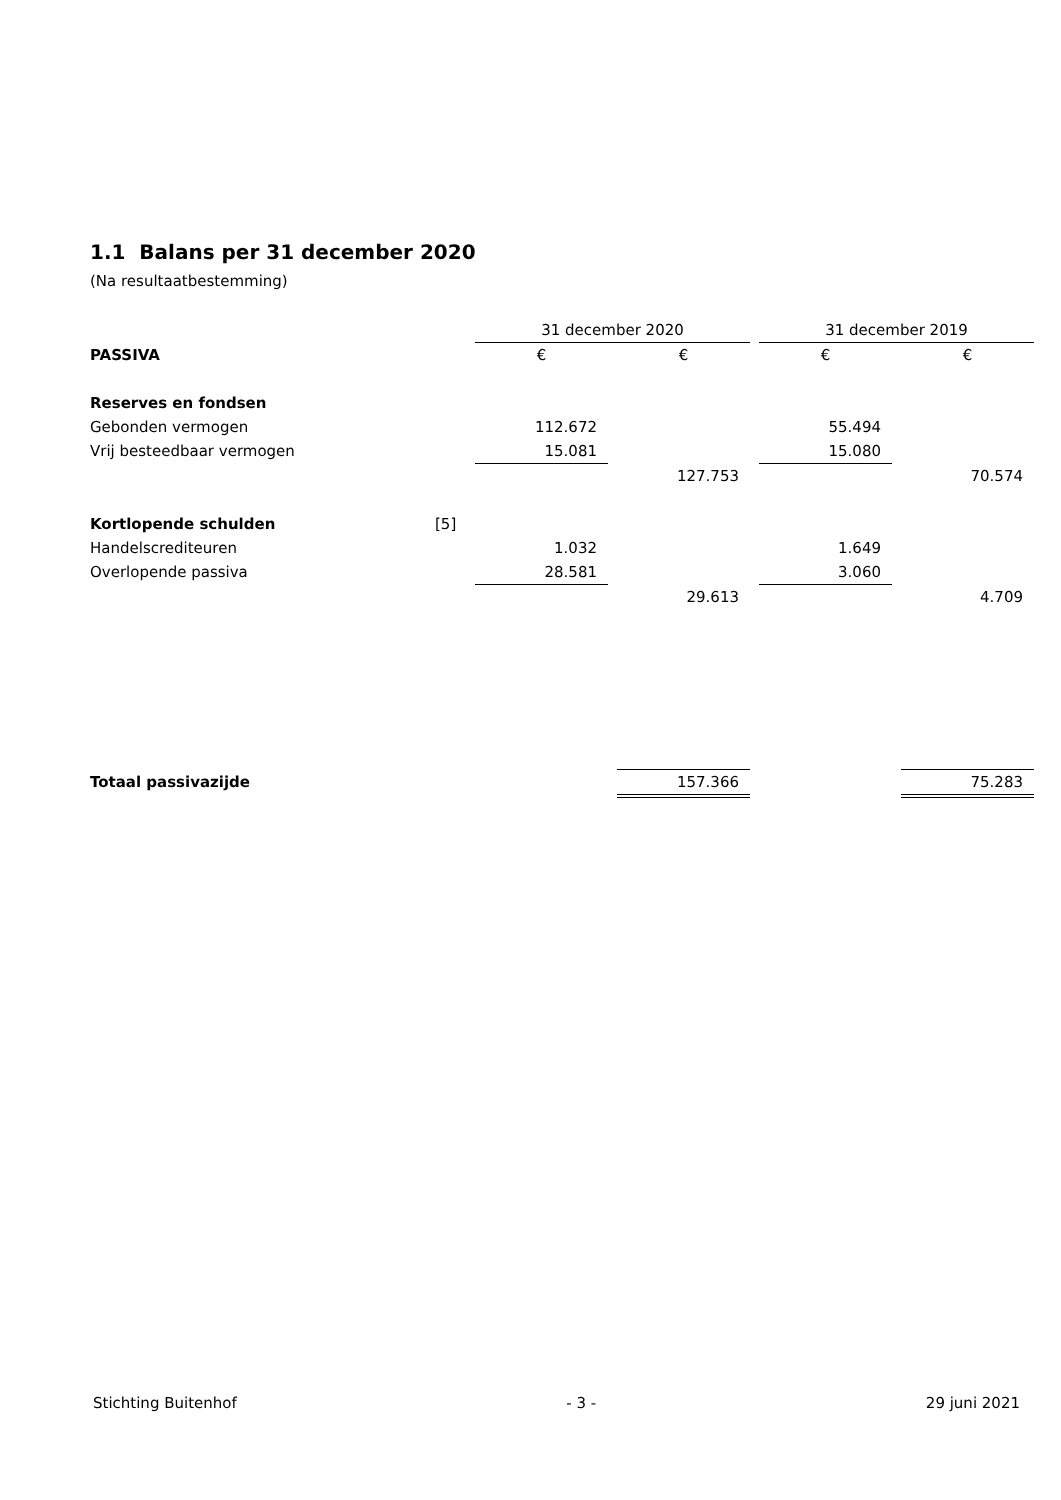1.1 Balans per 31 december 2020
(Na resultaatbestemming)
| | | 31 december 2020 | | | | 31 december 2019 | | |
| PASSIVA | | € | | € | | € | | € |
| Reserves en fondsen | | | | | | | | |
| Gebonden vermogen | | 112.672 | | | | 55.494 | | |
| Vrij besteedbaar vermogen | | 15.081 | | | | 15.080 | | |
| | | | | 127.753 | | | | 70.574 |
| Kortlopende schulden | [5] | | | | | | | |
| Handelscrediteuren | | 1.032 | | | | 1.649 | | |
| Overlopende passiva | | 28.581 | | | | 3.060 | | |
| | | | | 29.613 | | | | 4.709 |
| Totaal passivazijde | | | | 157.366 | | | | 75.283 |
Stichting Buitenhof - 3 - 29 juni 2021